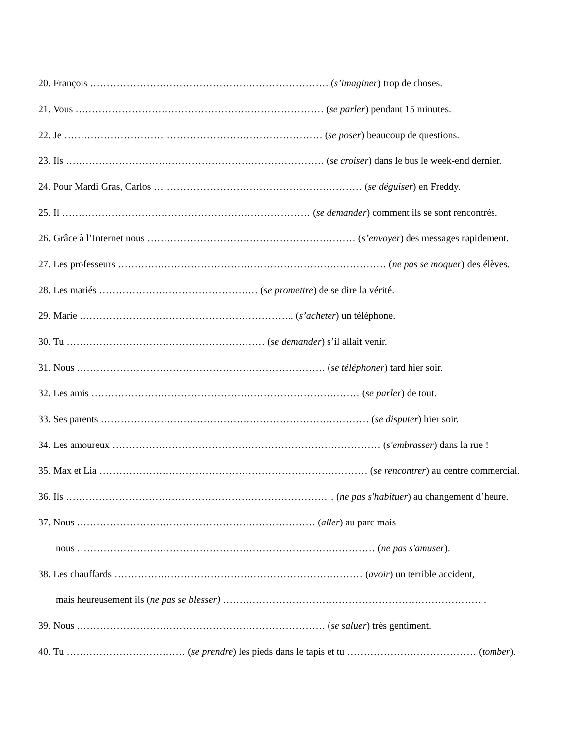20. François ……………………………………………………………… (s’imaginer) trop de choses.
21. Vous ………………………………………………………………… (se parler) pendant 15 minutes.
22. Je …………………………………………………………………… (se poser) beaucoup de questions.
23. Ils …………………………………………………………………… (se croiser) dans le bus le week-end dernier.
24. Pour Mardi Gras, Carlos ……………………………………………………… (se déguiser) en Freddy.
25. Il ………………………………………………………………… (se demander) comment ils se sont rencontrés.
26. Grâce à l’Internet nous ……………………………………………………… (s’envoyer) des messages rapidement.
27. Les professeurs ……………………………………………………………………… (ne pas se moquer) des élèves.
28. Les mariés ………………………………………… (se promettre) de se dire la vérité.
29. Marie ……………………………………………………….. (s’acheter) un téléphone.
30. Tu …………………………………………………… (se demander) s’il allait venir.
31. Nous ………………………………………………………………… (se téléphoner) tard hier soir.
32. Les amis ……………………………………………………………………… (se parler) de tout.
33. Ses parents ……………………………………………………………………… (se disputer) hier soir.
34. Les amoureux ……………………………………………………………………… (s'embrasser) dans la rue !
35. Max et Lia ……………………………………………………………………… (se rencontrer) au centre commercial.
36. Ils ……………………………………………………………………… (ne pas s'habituer) au changement d’heure.
37. Nous ……………………………………………………………… (aller) au parc mais
nous ……………………………………………………………………………… (ne pas s'amuser).
38. Les chauffards ………………………………………………………………… (avoir) un terrible accident,
mais heureusement ils (ne pas se blesser) …………………………………………………………………… .
39. Nous ………………………………………………………………… (se saluer) très gentiment.
40. Tu ……………………………… (se prendre) les pieds dans le tapis et tu ………………………………… (tomber).